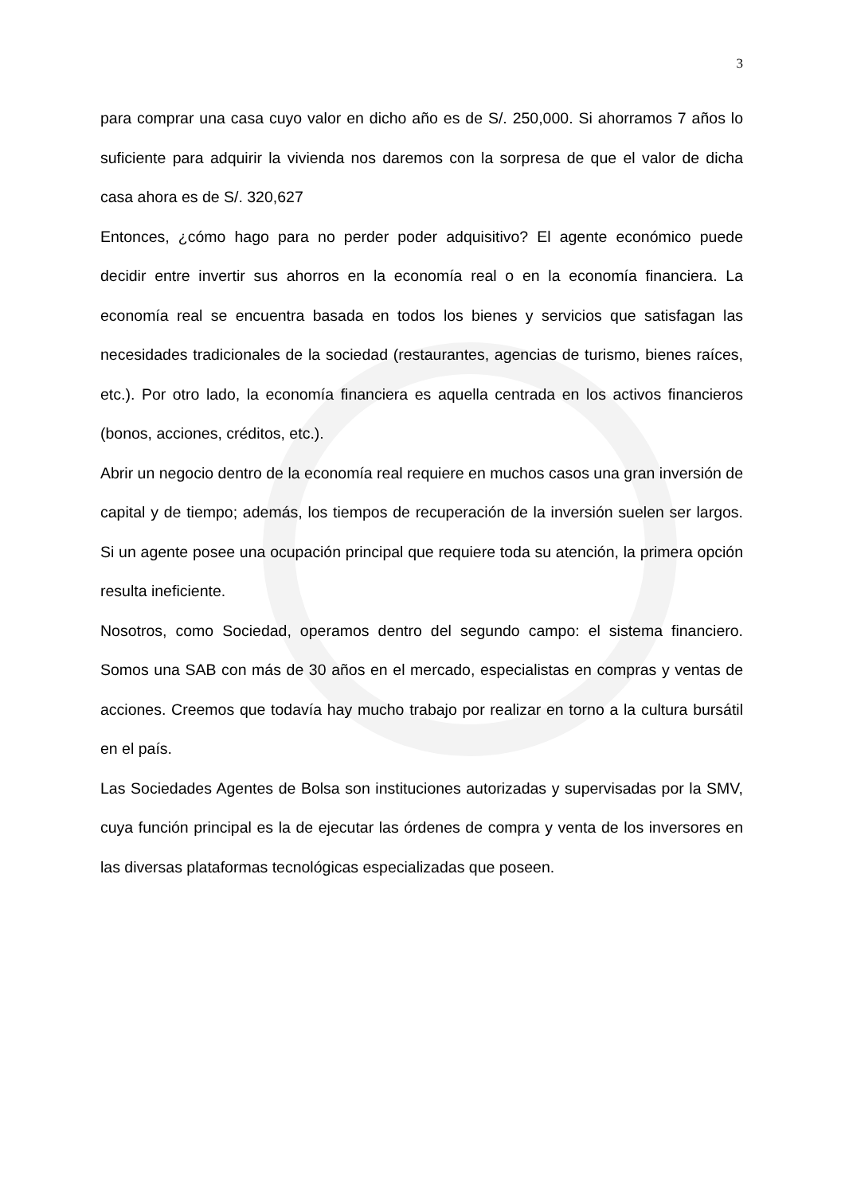3
para comprar una casa cuyo valor en dicho año es de S/. 250,000. Si ahorramos 7 años lo suficiente para adquirir la vivienda nos daremos con la sorpresa de que el valor de dicha casa ahora es de S/. 320,627
Entonces, ¿cómo hago para no perder poder adquisitivo? El agente económico puede decidir entre invertir sus ahorros en la economía real o en la economía financiera. La economía real se encuentra basada en todos los bienes y servicios que satisfagan las necesidades tradicionales de la sociedad (restaurantes, agencias de turismo, bienes raíces, etc.). Por otro lado, la economía financiera es aquella centrada en los activos financieros (bonos, acciones, créditos, etc.).
Abrir un negocio dentro de la economía real requiere en muchos casos una gran inversión de capital y de tiempo; además, los tiempos de recuperación de la inversión suelen ser largos. Si un agente posee una ocupación principal que requiere toda su atención, la primera opción resulta ineficiente.
Nosotros, como Sociedad, operamos dentro del segundo campo: el sistema financiero. Somos una SAB con más de 30 años en el mercado, especialistas en compras y ventas de acciones. Creemos que todavía hay mucho trabajo por realizar en torno a la cultura bursátil en el país.
Las Sociedades Agentes de Bolsa son instituciones autorizadas y supervisadas por la SMV, cuya función principal es la de ejecutar las órdenes de compra y venta de los inversores en las diversas plataformas tecnológicas especializadas que poseen.